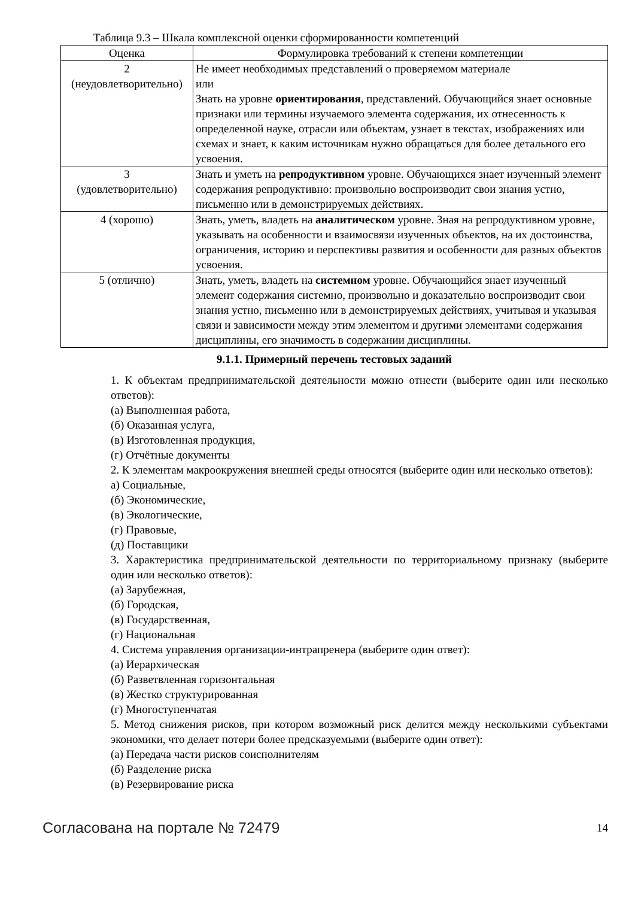Таблица 9.3 – Шкала комплексной оценки сформированности компетенций
| Оценка | Формулировка требований к степени компетенции |
| --- | --- |
| 2 (неудовлетворительно) | Не имеет необходимых представлений о проверяемом материале или Знать на уровне ориентирования , представлений. Обучающийся знает основные признаки или термины изучаемого элемента содержания, их отнесенность к определенной науке, отрасли или объектам, узнает в текстах, изображениях или схемах и знает, к каким источникам нужно обращаться для более детального его усвоения. |
| 3 (удовлетворительно) | Знать и уметь на репродуктивном уровне. Обучающихся знает изученный элемент содержания репродуктивно: произвольно воспроизводит свои знания устно, письменно или в демонстрируемых действиях. |
| 4 (хорошо) | Знать, уметь, владеть на аналитическом уровне. Зная на репродуктивном уровне, указывать на особенности и взаимосвязи изученных объектов, на их достоинства, ограничения, историю и перспективы развития и особенности для разных объектов усвоения. |
| 5 (отлично) | Знать, уметь, владеть на системном уровне. Обучающийся знает изученный элемент содержания системно, произвольно и доказательно воспроизводит свои знания устно, письменно или в демонстрируемых действиях, учитывая и указывая связи и зависимости между этим элементом и другими элементами содержания дисциплины, его значимость в содержании дисциплины. |
9.1.1. Примерный перечень тестовых заданий
1. К объектам предпринимательской деятельности можно отнести (выберите один или несколько ответов):
(а) Выполненная работа,
(б) Оказанная услуга,
(в) Изготовленная продукция,
(г) Отчётные документы
2. К элементам макроокружения внешней среды относятся (выберите один или несколько ответов):
а) Социальные,
(б) Экономические,
(в) Экологические,
(г) Правовые,
(д) Поставщики
3. Характеристика предпринимательской деятельности по территориальному признаку (выберите один или несколько ответов):
(а) Зарубежная,
(б) Городская,
(в) Государственная,
(г) Национальная
4. Система управления организации-интрапренера (выберите один ответ):
(а) Иерархическая
(б) Разветвленная горизонтальная
(в) Жестко структурированная
(г) Многоступенчатая
5. Метод снижения рисков, при котором возможный риск делится между несколькими субъектами экономики, что делает потери более предсказуемыми (выберите один ответ):
(а) Передача части рисков соисполнителям
(б) Разделение риска
(в) Резервирование риска
Согласована на портале № 72479 14